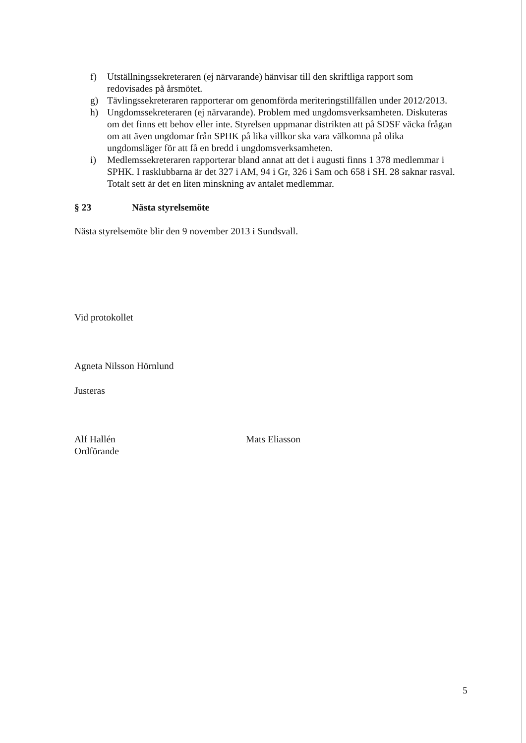f) Utställningssekreteraren (ej närvarande) hänvisar till den skriftliga rapport som redovisades på årsmötet.
g) Tävlingssekreteraren rapporterar om genomförda meriteringstillfällen under 2012/2013.
h) Ungdomssekreteraren (ej närvarande). Problem med ungdomsverksamheten. Diskuteras om det finns ett behov eller inte. Styrelsen uppmanar distrikten att på SDSF väcka frågan om att även ungdomar från SPHK på lika villkor ska vara välkomna på olika ungdomsläger för att få en bredd i ungdomsverksamheten.
i) Medlemssekreteraren rapporterar bland annat att det i augusti finns 1 378 medlemmar i SPHK. I rasklubbarna är det 327 i AM, 94 i Gr, 326 i Sam och 658 i SH. 28 saknar rasval. Totalt sett är det en liten minskning av antalet medlemmar.
§ 23 Nästa styrelsemöte
Nästa styrelsemöte blir den 9 november 2013 i Sundsvall.
Vid protokollet
Agneta Nilsson Hörnlund
Justeras
Alf Hallén
Ordförande
Mats Eliasson
5